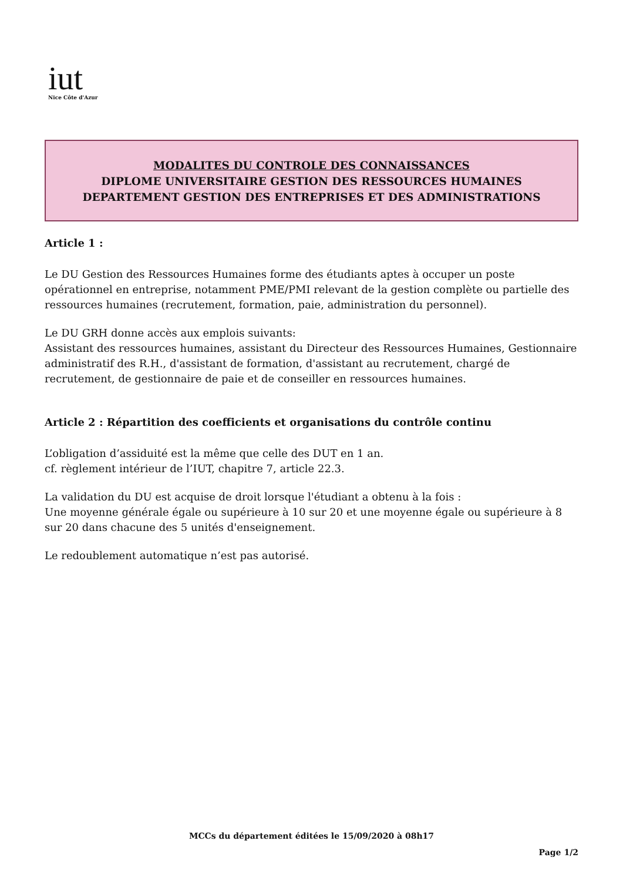iut
Nice Côte d'Azur
MODALITES DU CONTROLE DES CONNAISSANCES
DIPLOME UNIVERSITAIRE GESTION DES RESSOURCES HUMAINES
DEPARTEMENT GESTION DES ENTREPRISES ET DES ADMINISTRATIONS
Article 1 :
Le DU Gestion des Ressources Humaines forme des étudiants aptes à occuper un poste opérationnel en entreprise, notamment PME/PMI relevant de la gestion complète ou partielle des ressources humaines (recrutement, formation, paie, administration du personnel).
Le DU GRH donne accès aux emplois suivants:
Assistant des ressources humaines, assistant du Directeur des Ressources Humaines, Gestionnaire administratif des R.H., d'assistant de formation, d'assistant au recrutement, chargé de recrutement, de gestionnaire de paie et de conseiller en ressources humaines.
Article 2 : Répartition des coefficients et organisations du contrôle continu
L’obligation d’assiduité est la même que celle des DUT en 1 an.
cf. règlement intérieur de l’IUT, chapitre 7, article 22.3.
La validation du DU est acquise de droit lorsque l'étudiant a obtenu à la fois :
Une moyenne générale égale ou supérieure à 10 sur 20 et une moyenne égale ou supérieure à 8 sur 20 dans chacune des 5 unités d'enseignement.
Le redoublement automatique n’est pas autorisé.
MCCs du département éditées le 15/09/2020 à 08h17
Page 1/2